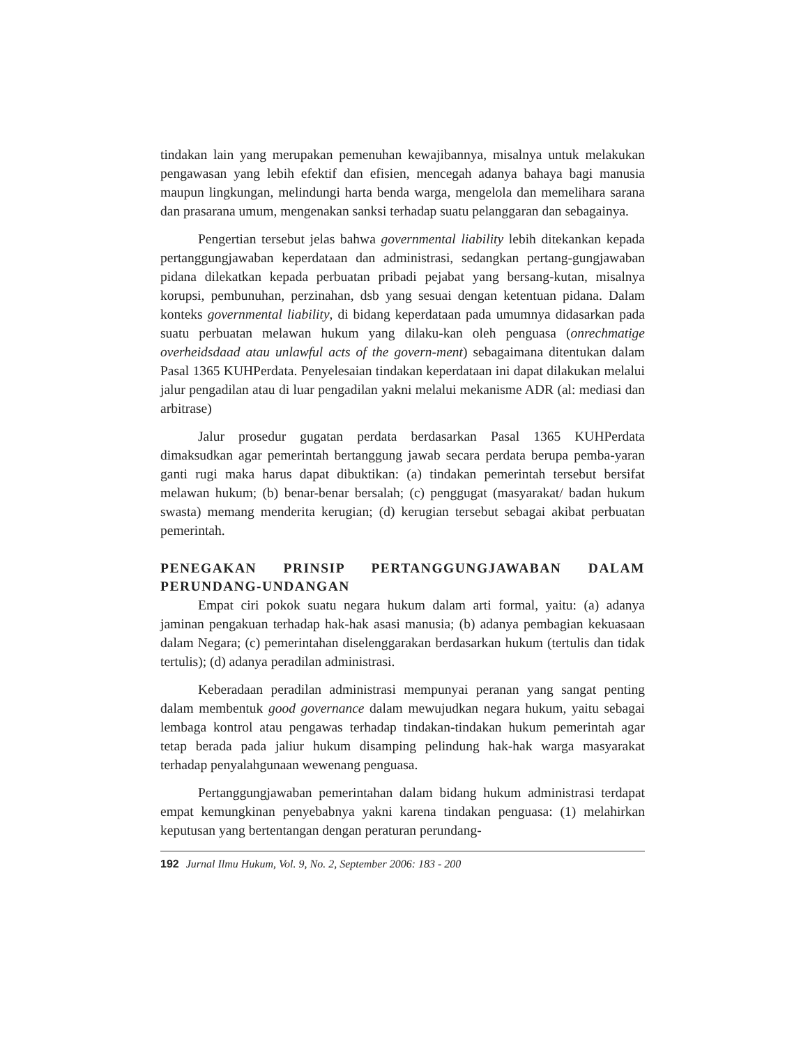tindakan lain yang merupakan pemenuhan kewajibannya, misalnya untuk melakukan pengawasan yang lebih efektif dan efisien, mencegah adanya bahaya bagi manusia maupun lingkungan, melindungi harta benda warga, mengelola dan memelihara sarana dan prasarana umum, mengenakan sanksi terhadap suatu pelanggaran dan sebagainya.
Pengertian tersebut jelas bahwa governmental liability lebih ditekankan kepada pertanggungjawaban keperdataan dan administrasi, sedangkan pertang-gungjawaban pidana dilekatkan kepada perbuatan pribadi pejabat yang bersang-kutan, misalnya korupsi, pembunuhan, perzinahan, dsb yang sesuai dengan ketentuan pidana. Dalam konteks governmental liability, di bidang keperdataan pada umumnya didasarkan pada suatu perbuatan melawan hukum yang dilaku-kan oleh penguasa (onrechmatige overheidsdaad atau unlawful acts of the govern-ment) sebagaimana ditentukan dalam Pasal 1365 KUHPerdata. Penyelesaian tindakan keperdataan ini dapat dilakukan melalui jalur pengadilan atau di luar pengadilan yakni melalui mekanisme ADR (al: mediasi dan arbitrase)
Jalur prosedur gugatan perdata berdasarkan Pasal 1365 KUHPerdata dimaksudkan agar pemerintah bertanggung jawab secara perdata berupa pemba-yaran ganti rugi maka harus dapat dibuktikan: (a) tindakan pemerintah tersebut bersifat melawan hukum; (b) benar-benar bersalah; (c) penggugat (masyarakat/ badan hukum swasta) memang menderita kerugian; (d) kerugian tersebut sebagai akibat perbuatan pemerintah.
PENEGAKAN PRINSIP PERTANGGUNGJAWABAN DALAM PERUNDANG-UNDANGAN
Empat ciri pokok suatu negara hukum dalam arti formal, yaitu: (a) adanya jaminan pengakuan terhadap hak-hak asasi manusia; (b) adanya pembagian kekuasaan dalam Negara; (c) pemerintahan diselenggarakan berdasarkan hukum (tertulis dan tidak tertulis); (d) adanya peradilan administrasi.
Keberadaan peradilan administrasi mempunyai peranan yang sangat penting dalam membentuk good governance dalam mewujudkan negara hukum, yaitu sebagai lembaga kontrol atau pengawas terhadap tindakan-tindakan hukum pemerintah agar tetap berada pada jaliur hukum disamping pelindung hak-hak warga masyarakat terhadap penyalahgunaan wewenang penguasa.
Pertanggungjawaban pemerintahan dalam bidang hukum administrasi terdapat empat kemungkinan penyebabnya yakni karena tindakan penguasa: (1) melahirkan keputusan yang bertentangan dengan peraturan perundang-
192 Jurnal Ilmu Hukum, Vol. 9, No. 2, September 2006: 183 - 200